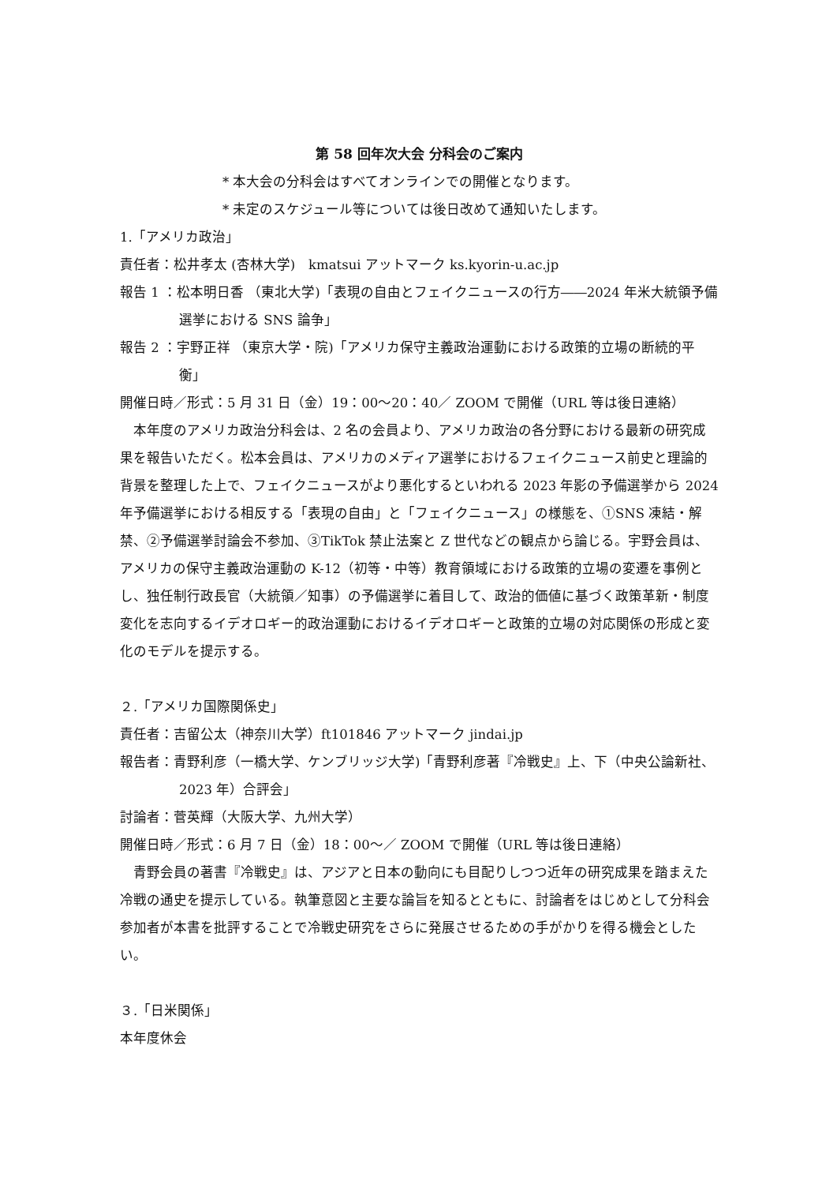第 58 回年次大会 分科会のご案内
* 本大会の分科会はすべてオンラインでの開催となります。
* 未定のスケジュール等については後日改めて通知いたします。
1.「アメリカ政治」
責任者：松井孝太 (杏林大学)　kmatsui アットマーク ks.kyorin-u.ac.jp
報告 1 ：松本明日香 （東北大学)「表現の自由とフェイクニュースの行方――2024 年米大統領予備選挙における SNS 論争」
報告 2 ：宇野正祥 （東京大学・院)「アメリカ保守主義政治運動における政策的立場の断続的平衡」
開催日時／形式：5 月 31 日（金）19：00～20：40／ ZOOM で開催（URL 等は後日連絡）
本年度のアメリカ政治分科会は、2 名の会員より、アメリカ政治の各分野における最新の研究成果を報告いただく。松本会員は、アメリカのメディア選挙におけるフェイクニュース前史と理論的背景を整理した上で、フェイクニュースがより悪化するといわれる 2023 年影の予備選挙から 2024 年予備選挙における相反する「表現の自由」と「フェイクニュース」の様態を、①SNS 凍結・解禁、②予備選挙討論会不参加、③TikTok 禁止法案と Z 世代などの観点から論じる。宇野会員は、アメリカの保守主義政治運動の K-12（初等・中等）教育領域における政策的立場の変遷を事例とし、独任制行政長官（大統領／知事）の予備選挙に着目して、政治的価値に基づく政策革新・制度変化を志向するイデオロギー的政治運動におけるイデオロギーと政策的立場の対応関係の形成と変化のモデルを提示する。
２.「アメリカ国際関係史」
責任者：吉留公太（神奈川大学）ft101846 アットマーク jindai.jp
報告者：青野利彦（一橋大学、ケンブリッジ大学)「青野利彦著『冷戦史』上、下（中央公論新社、2023 年）合評会」
討論者：菅英輝（大阪大学、九州大学）
開催日時／形式：6 月 7 日（金）18：00～／ ZOOM で開催（URL 等は後日連絡）
青野会員の著書『冷戦史』は、アジアと日本の動向にも目配りしつつ近年の研究成果を踏まえた冷戦の通史を提示している。執筆意図と主要な論旨を知るとともに、討論者をはじめとして分科会参加者が本書を批評することで冷戦史研究をさらに発展させるための手がかりを得る機会としたい。
３.「日米関係」
本年度休会